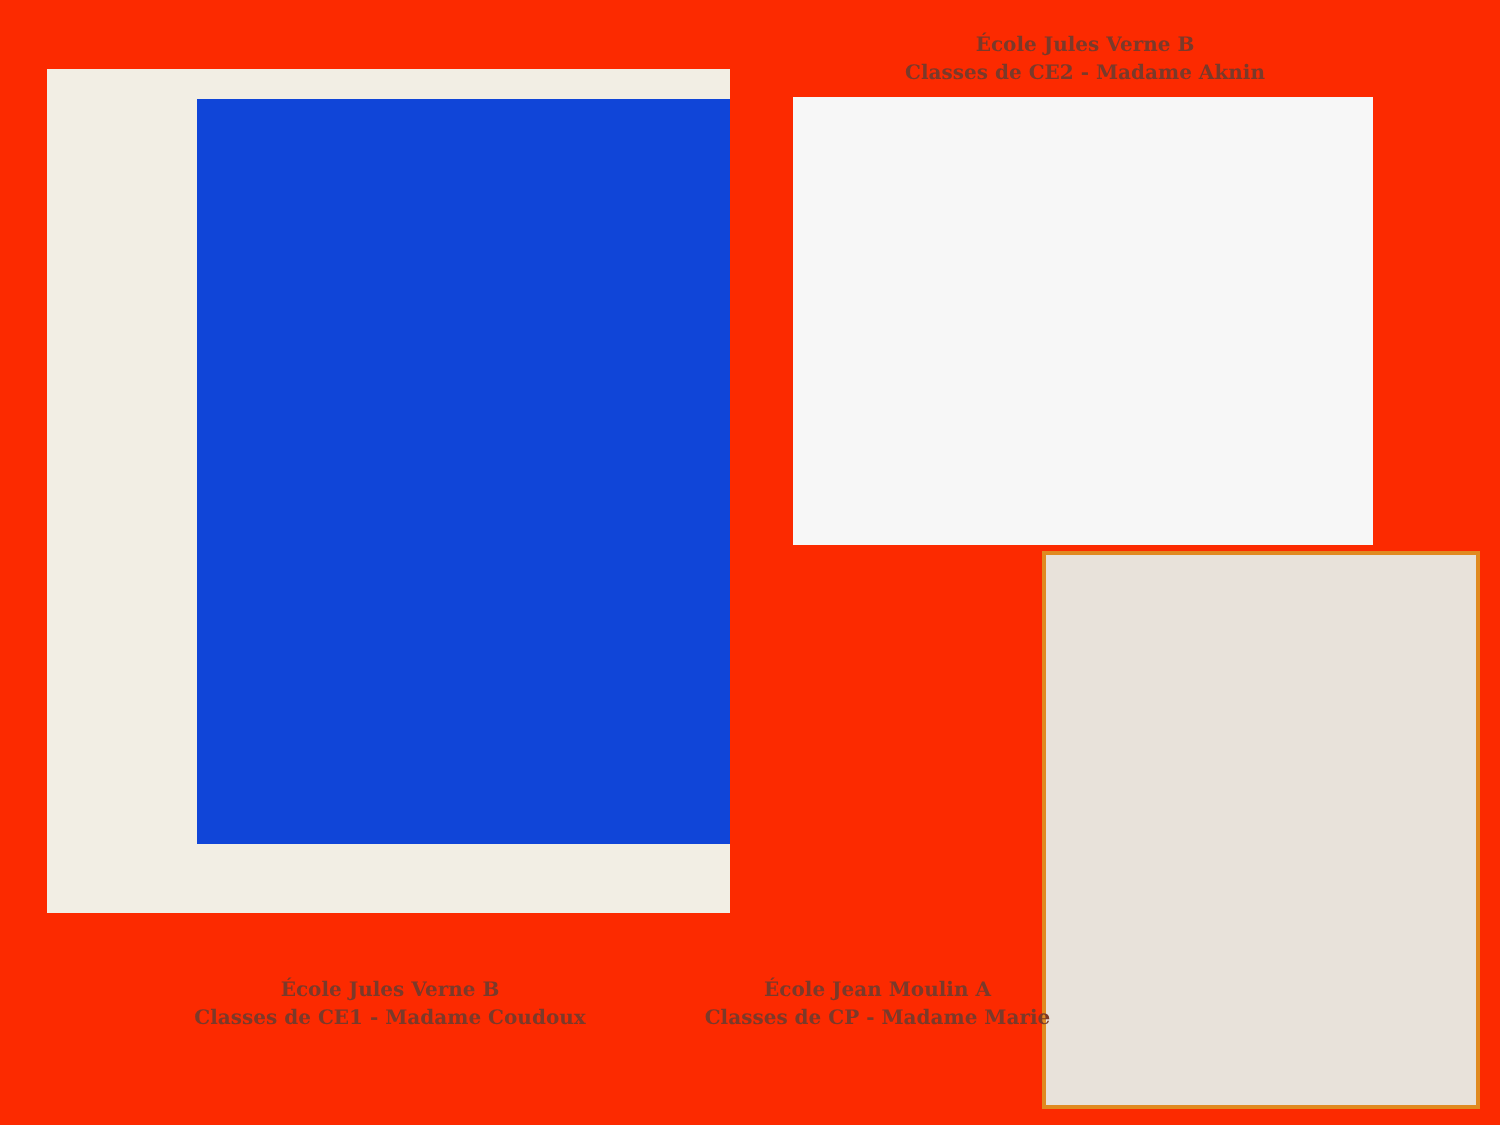École Jules Verne B
Classes de CE2 - Madame Aknin
École Jules Verne B
Classes de CE1 - Madame Coudoux
École Jean Moulin A
Classes de CP - Madame Marie